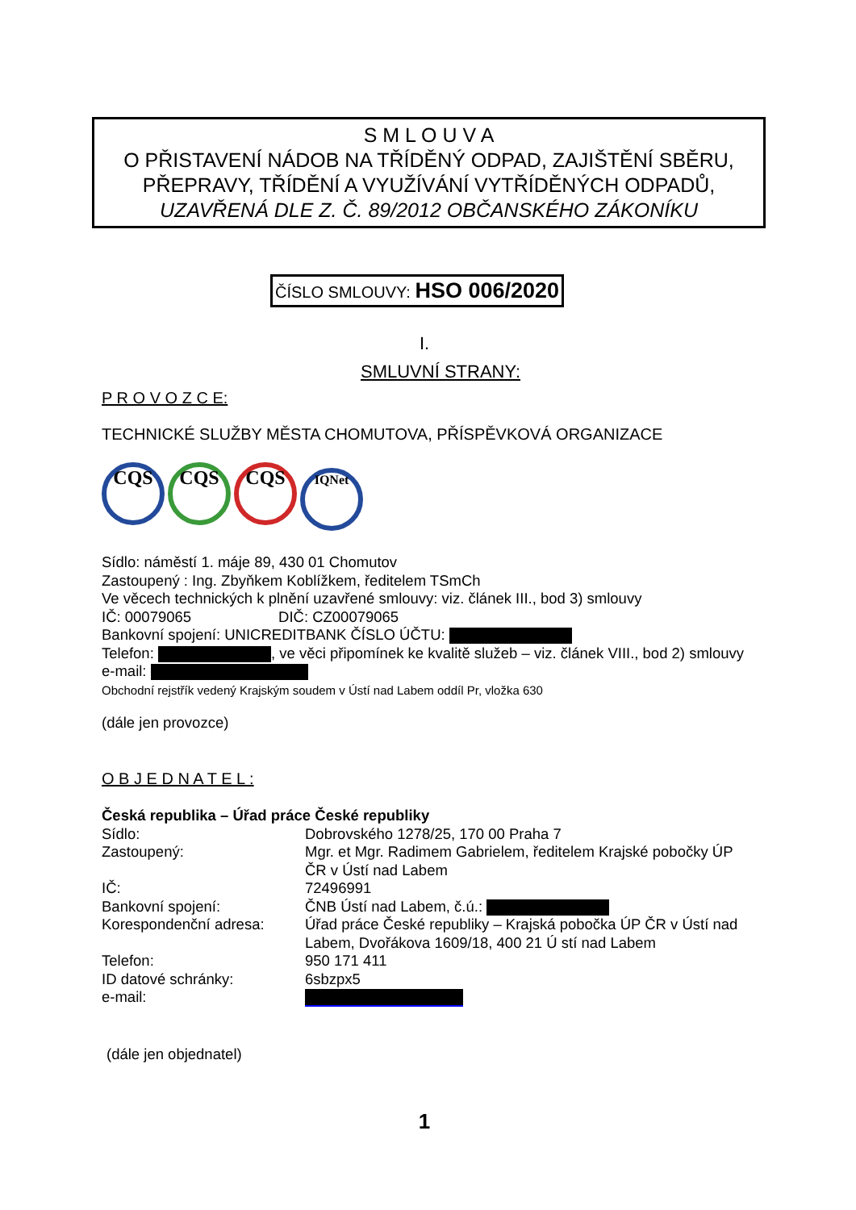S M L O U V A
O PŘISTAVENÍ NÁDOB NA TŘÍDĚNÝ ODPAD, ZAJIŠTĚNÍ SBĚRU, PŘEPRAVY, TŘÍDĚNÍ A VYUŽÍVÁNÍ VYTŘÍDĚNÝCH ODPADŮ,
UZAVŘENÁ DLE Z. Č. 89/2012 OBČANSKÉHO ZÁKONÍKU
ČÍSLO SMLOUVY: HSO 006/2020
I.
SMLUVNÍ STRANY:
P R O V O Z C E:
TECHNICKÉ SLUŽBY MĚSTA CHOMUTOVA, PŘÍSPĚVKOVÁ ORGANIZACE
CQS CQS CQS IQNet
Sídlo: náměstí 1. máje 89, 430 01 Chomutov
Zastoupený : Ing. Zbyňkem Koblížkem, ředitelem TSmCh
Ve věcech technických k plnění uzavřené smlouvy: viz. článek III., bod 3) smlouvy
IČ: 00079065 DIČ: CZ00079065
Bankovní spojení: UNICREDITBANK ČÍSLO ÚČTU:
Telefon: , ve věci připomínek ke kvalitě služeb – viz. článek VIII., bod 2) smlouvy
e-mail:
Obchodní rejstřík vedený Krajským soudem v Ústí nad Labem oddíl Pr, vložka 630
(dále jen provozce)
O B J E D N A T E L :
Česká republika – Úřad práce České republiky
| Sídlo: | Dobrovského 1278/25, 170 00 Praha 7 |
| Zastoupený: | Mgr. et Mgr. Radimem Gabrielem, ředitelem Krajské pobočky ÚP ČR v Ústí nad Labem |
| IČ: | 72496991 |
| Bankovní spojení: | ČNB Ústí nad Labem, č.ú.: |
| Korespondenční adresa: | Úřad práce České republiky – Krajská pobočka ÚP ČR v Ústí nad Labem, Dvořákova 1609/18, 400 21 Ú stí nad Labem |
| Telefon: | 950 171 411 |
| ID datové schránky: | 6sbzpx5 |
| e-mail: | |
(dále jen objednatel)
1